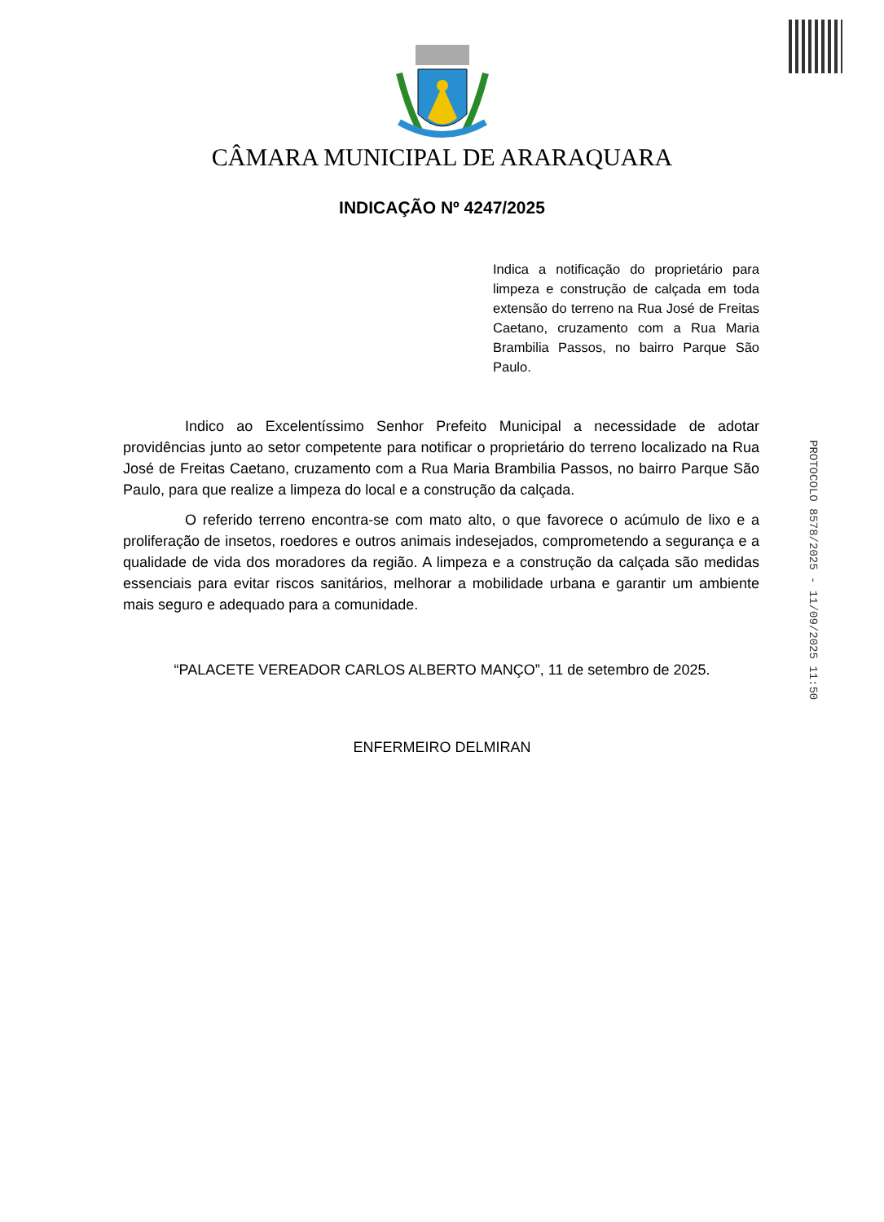CÂMARA MUNICIPAL DE ARARAQUARA
INDICAÇÃO Nº 4247/2025
Indica a notificação do proprietário para limpeza e construção de calçada em toda extensão do terreno na Rua José de Freitas Caetano, cruzamento com a Rua Maria Brambilia Passos, no bairro Parque São Paulo.
Indico ao Excelentíssimo Senhor Prefeito Municipal a necessidade de adotar providências junto ao setor competente para notificar o proprietário do terreno localizado na Rua José de Freitas Caetano, cruzamento com a Rua Maria Brambilia Passos, no bairro Parque São Paulo, para que realize a limpeza do local e a construção da calçada.
O referido terreno encontra-se com mato alto, o que favorece o acúmulo de lixo e a proliferação de insetos, roedores e outros animais indesejados, comprometendo a segurança e a qualidade de vida dos moradores da região. A limpeza e a construção da calçada são medidas essenciais para evitar riscos sanitários, melhorar a mobilidade urbana e garantir um ambiente mais seguro e adequado para a comunidade.
“PALACETE VEREADOR CARLOS ALBERTO MANÇO”, 11 de setembro de 2025.
ENFERMEIRO DELMIRAN
PROTOCOLO 8578/2025 - 11/09/2025 11:50